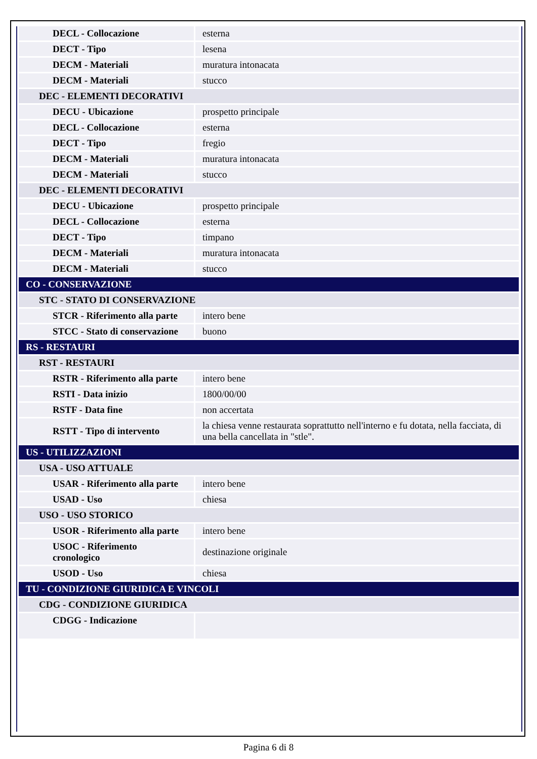| DECL - Collocazione | esterna |
| DECT - Tipo | lesena |
| DECM - Materiali | muratura intonacata |
| DECM - Materiali | stucco |
| DEC - ELEMENTI DECORATIVI | |
| DECU - Ubicazione | prospetto principale |
| DECL - Collocazione | esterna |
| DECT - Tipo | fregio |
| DECM - Materiali | muratura intonacata |
| DECM - Materiali | stucco |
| DEC - ELEMENTI DECORATIVI | |
| DECU - Ubicazione | prospetto principale |
| DECL - Collocazione | esterna |
| DECT - Tipo | timpano |
| DECM - Materiali | muratura intonacata |
| DECM - Materiali | stucco |
| CO - CONSERVAZIONE | |
| STC - STATO DI CONSERVAZIONE | |
| STCR - Riferimento alla parte | intero bene |
| STCC - Stato di conservazione | buono |
| RS - RESTAURI | |
| RST - RESTAURI | |
| RSTR - Riferimento alla parte | intero bene |
| RSTI - Data inizio | 1800/00/00 |
| RSTF - Data fine | non accertata |
| RSTT - Tipo di intervento | la chiesa venne restaurata soprattutto nell'interno e fu dotata, nella facciata, di una bella cancellata in "stle". |
| US - UTILIZZAZIONI | |
| USA - USO ATTUALE | |
| USAR - Riferimento alla parte | intero bene |
| USAD - Uso | chiesa |
| USO - USO STORICO | |
| USOR - Riferimento alla parte | intero bene |
| USOC - Riferimento cronologico | destinazione originale |
| USOD - Uso | chiesa |
| TU - CONDIZIONE GIURIDICA E VINCOLI | |
| CDG - CONDIZIONE GIURIDICA | |
| CDGG - Indicazione | |
Pagina 6 di 8